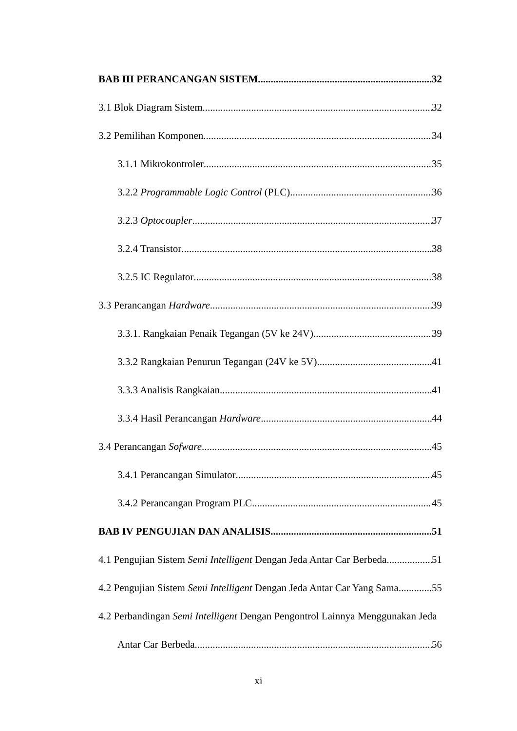BAB III PERANCANGAN SISTEM 32
3.1 Blok Diagram Sistem 32
3.2 Pemilihan Komponen 34
3.1.1 Mikrokontroler 35
3.2.2 Programmable Logic Control (PLC) 36
3.2.3 Optocoupler 37
3.2.4 Transistor 38
3.2.5 IC Regulator 38
3.3 Perancangan Hardware 39
3.3.1. Rangkaian Penaik Tegangan (5V ke 24V) 39
3.3.2 Rangkaian Penurun Tegangan (24V ke 5V) 41
3.3.3 Analisis Rangkaian 41
3.3.4 Hasil Perancangan Hardware 44
3.4 Perancangan Sofware 45
3.4.1 Perancangan Simulator 45
3.4.2 Perancangan Program PLC 45
BAB IV PENGUJIAN DAN ANALISIS 51
4.1 Pengujian Sistem Semi Intelligent Dengan Jeda Antar Car Berbeda 51
4.2 Pengujian Sistem Semi Intelligent Dengan Jeda Antar Car Yang Sama 55
4.2 Perbandingan Semi Intelligent Dengan Pengontrol Lainnya Menggunakan Jeda
Antar Car Berbeda 56
xi